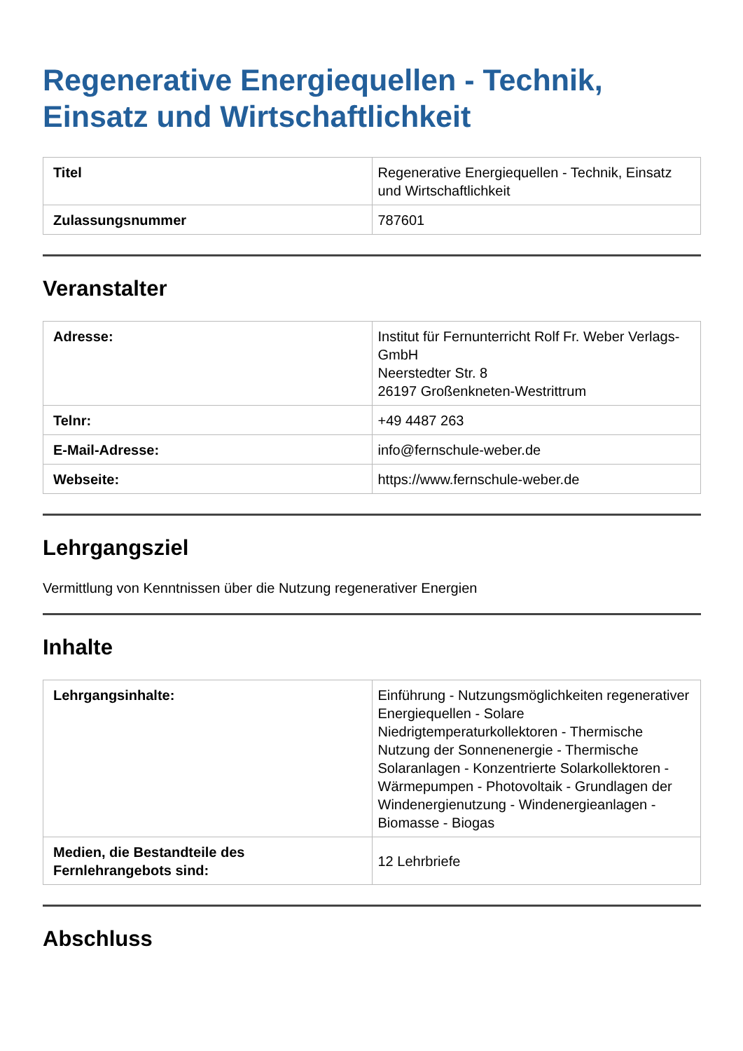Regenerative Energiequellen - Technik, Einsatz und Wirtschaftlichkeit
| Titel | Regenerative Energiequellen - Technik, Einsatz und Wirtschaftlichkeit |
| Zulassungsnummer | 787601 |
Veranstalter
| Adresse: | Institut für Fernunterricht Rolf Fr. Weber Verlags-GmbH Neerstedter Str. 8 26197 Großenkneten-Westrittrum |
| Telnr: | +49 4487 263 |
| E-Mail-Adresse: | info@fernschule-weber.de |
| Webseite: | https://www.fernschule-weber.de |
Lehrgangsziel
Vermittlung von Kenntnissen über die Nutzung regenerativer Energien
Inhalte
| Lehrgangsinhalte: | Einführung - Nutzungsmöglichkeiten regenerativer Energiequellen - Solare Niedrigtemperaturkollektoren - Thermische Nutzung der Sonnenenergie - Thermische Solaranlagen - Konzentrierte Solarkollektoren - Wärmepumpen - Photovoltaik - Grundlagen der Windenergienutzung - Windenergieanlagen - Biomasse - Biogas |
| Medien, die Bestandteile des Fernlehrangebots sind: | 12 Lehrbriefe |
Abschluss